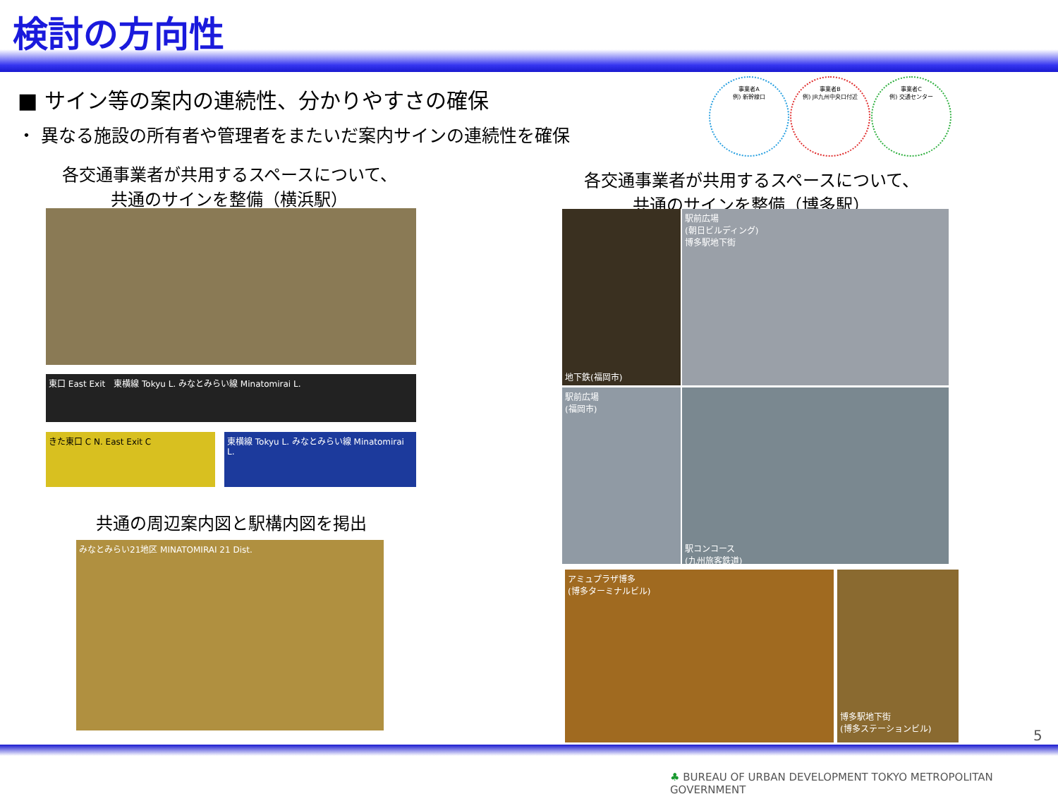検討の方向性
■ サイン等の案内の連続性、分かりやすさの確保
・ 異なる施設の所有者や管理者をまたいだ案内サインの連続性を確保
事業者A
例) 新幹線口
事業者B
例) JR九州中央口付近
事業者C
例) 交通センター
各交通事業者が共用するスペースについて、
共通のサインを整備（横浜駅）
各交通事業者が共用するスペースについて、
共通のサインを整備（博多駅）
東口 East Exit　東横線 Tokyu L. みなとみらい線 Minatomirai L.
きた東口 C N. East Exit C
東横線 Tokyu L. みなとみらい線 Minatomirai L.
共通の周辺案内図と駅構内図を掲出
みなとみらい21地区 MINATOMIRAI 21 Dist.
地下鉄(福岡市)
駅前広場
(朝日ビルディング)
博多駅地下街
駅前広場
(福岡市)
駅コンコース
(九州旅客鉄道)
アミュプラザ博多
(博多ターミナルビル)
博多駅地下街
(博多ステーションビル)
5
♣ BUREAU OF URBAN DEVELOPMENT TOKYO METROPOLITAN GOVERNMENT